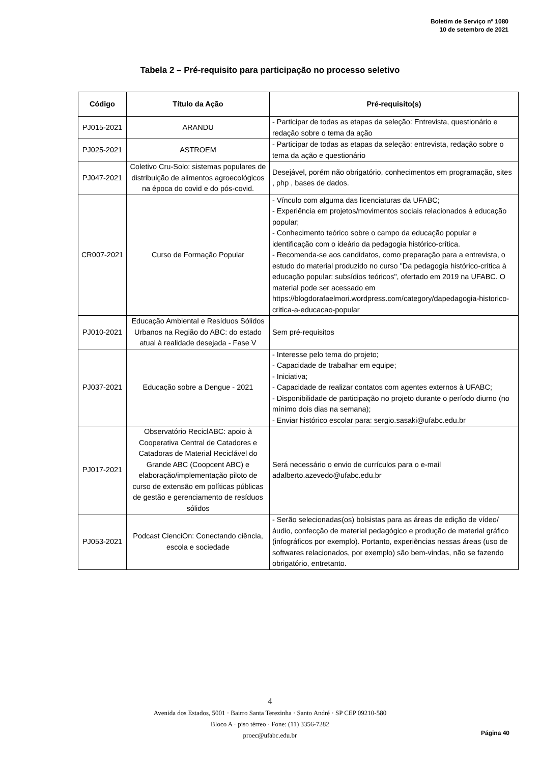Boletim de Serviço nº 1080
10 de setembro de 2021
Tabela 2 – Pré-requisito para participação no processo seletivo
| Código | Título da Ação | Pré-requisito(s) |
| --- | --- | --- |
| PJ015-2021 | ARANDU | - Participar de todas as etapas da seleção: Entrevista, questionário e redação sobre o tema da ação |
| PJ025-2021 | ASTROEM | - Participar de todas as etapas da seleção: entrevista, redação sobre o tema da ação e questionário |
| PJ047-2021 | Coletivo Cru-Solo: sistemas populares de distribuição de alimentos agroecológicos na época do covid e do pós-covid. | Desejável, porém não obrigatório, conhecimentos em programação, sites , php , bases de dados. |
| CR007-2021 | Curso de Formação Popular | - Vínculo com alguma das licenciaturas da UFABC; - Experiência em projetos/movimentos sociais relacionados à educação popular; - Conhecimento teórico sobre o campo da educação popular e identificação com o ideário da pedagogia histórico-crítica. - Recomenda-se aos candidatos, como preparação para a entrevista, o estudo do material produzido no curso "Da pedagogia histórico-crítica à educação popular: subsídios teóricos", ofertado em 2019 na UFABC. O material pode ser acessado em https://blogdorafaelmori.wordpress.com/category/dapedagogia-historico-critica-a-educacao-popular |
| PJ010-2021 | Educação Ambiental e Resíduos Sólidos Urbanos na Região do ABC: do estado atual à realidade desejada - Fase V | Sem pré-requisitos |
| PJ037-2021 | Educação sobre a Dengue - 2021 | - Interesse pelo tema do projeto; - Capacidade de trabalhar em equipe; - Iniciativa; - Capacidade de realizar contatos com agentes externos à UFABC; - Disponibilidade de participação no projeto durante o período diurno (no mínimo dois dias na semana); - Enviar histórico escolar para: sergio.sasaki@ufabc.edu.br |
| PJ017-2021 | Observatório ReciclABC: apoio à Cooperativa Central de Catadores e Catadoras de Material Reciclável do Grande ABC (Coopcent ABC) e elaboração/implementação piloto de curso de extensão em políticas públicas de gestão e gerenciamento de resíduos sólidos | Será necessário o envio de currículos para o e-mail adalberto.azevedo@ufabc.edu.br |
| PJ053-2021 | Podcast CienciOn: Conectando ciência, escola e sociedade | - Serão selecionadas(os) bolsistas para as áreas de edição de vídeo/áudio, confecção de material pedagógico e produção de material gráfico (infográficos por exemplo). Portanto, experiências nessas áreas (uso de softwares relacionados, por exemplo) são bem-vindas, não se fazendo obrigatório, entretanto. |
4
Avenida dos Estados, 5001 · Bairro Santa Terezinha · Santo André · SP CEP 09210-580
Bloco A · piso térreo · Fone: (11) 3356-7282
proec@ufabc.edu.br
Página 40